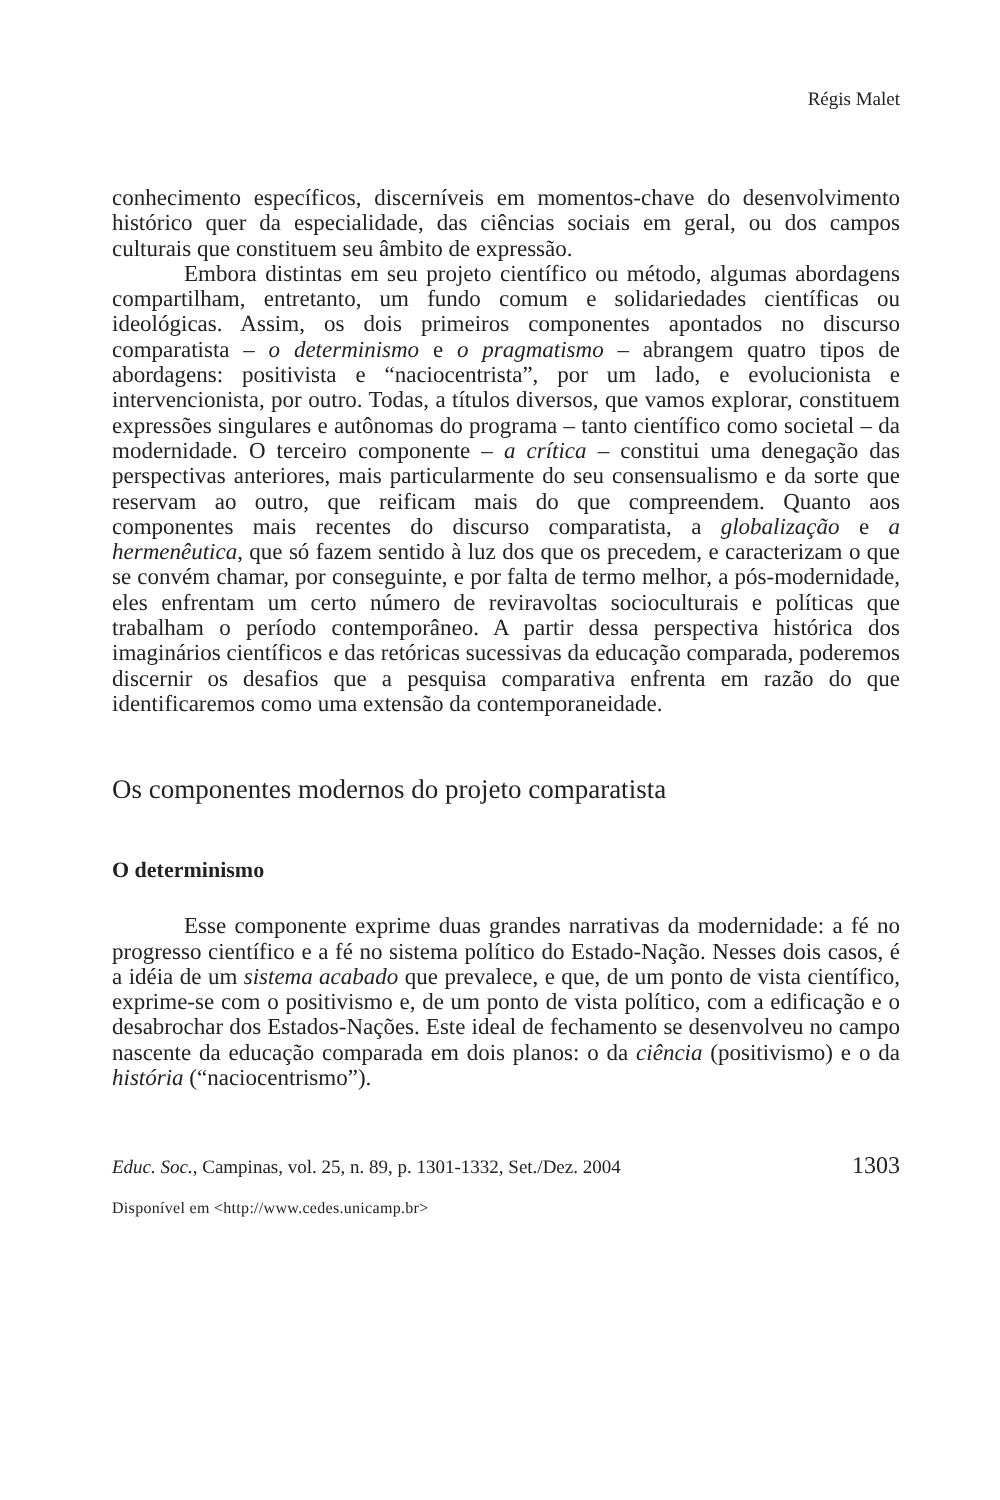Régis Malet
conhecimento específicos, discerníveis em momentos-chave do desenvolvimento histórico quer da especialidade, das ciências sociais em geral, ou dos campos culturais que constituem seu âmbito de expressão.
Embora distintas em seu projeto científico ou método, algumas abordagens compartilham, entretanto, um fundo comum e solidariedades científicas ou ideológicas. Assim, os dois primeiros componentes apontados no discurso comparatista – o determinismo e o pragmatismo – abrangem quatro tipos de abordagens: positivista e “naciocentrista”, por um lado, e evolucionista e intervencionista, por outro. Todas, a títulos diversos, que vamos explorar, constituem expressões singulares e autônomas do programa – tanto científico como societal – da modernidade. O terceiro componente – a crítica – constitui uma denegação das perspectivas anteriores, mais particularmente do seu consensualismo e da sorte que reservam ao outro, que reificam mais do que compreendem. Quanto aos componentes mais recentes do discurso comparatista, a globalização e a hermenêutica, que só fazem sentido à luz dos que os precedem, e caracterizam o que se convém chamar, por conseguinte, e por falta de termo melhor, a pós-modernidade, eles enfrentam um certo número de reviravoltas socioculturais e políticas que trabalham o período contemporâneo. A partir dessa perspectiva histórica dos imaginários científicos e das retóricas sucessivas da educação comparada, poderemos discernir os desafios que a pesquisa comparativa enfrenta em razão do que identificaremos como uma extensão da contemporaneidade.
Os componentes modernos do projeto comparatista
O determinismo
Esse componente exprime duas grandes narrativas da modernidade: a fé no progresso científico e a fé no sistema político do Estado-Nação. Nesses dois casos, é a idéia de um sistema acabado que prevalece, e que, de um ponto de vista científico, exprime-se com o positivismo e, de um ponto de vista político, com a edificação e o desabrochar dos Estados-Nações. Este ideal de fechamento se desenvolveu no campo nascente da educação comparada em dois planos: o da ciência (positivismo) e o da história (“naciocentrismo”).
Educ. Soc., Campinas, vol. 25, n. 89, p. 1301-1332, Set./Dez. 2004 1303
Disponível em <http://www.cedes.unicamp.br>